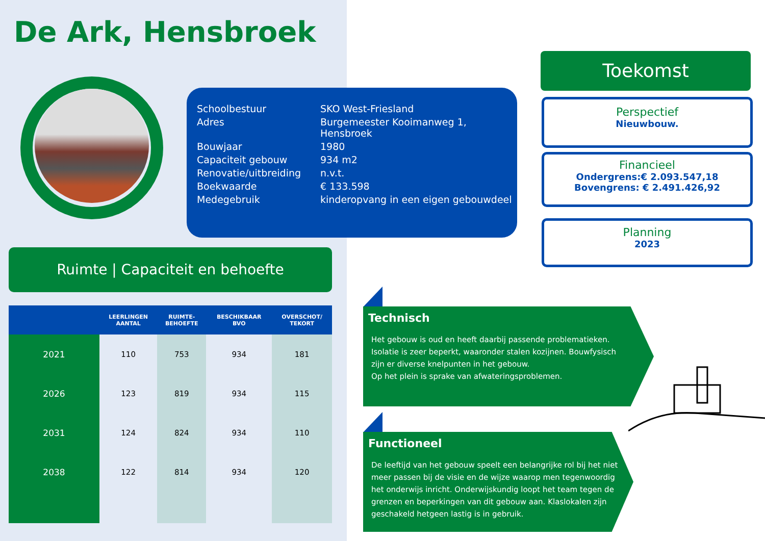De Ark, Hensbroek
| Schoolbestuur | SKO West-Friesland |
| Adres | Burgemeester Kooimanweg 1, Hensbroek |
| Bouwjaar | 1980 |
| Capaciteit gebouw | 934 m2 |
| Renovatie/uitbreiding | n.v.t. |
| Boekwaarde | € 133.598 |
| Medegebruik | kinderopvang in een eigen gebouwdeel |
Toekomst
Perspectief
Nieuwbouw.
Financieel
Ondergrens:€ 2.093.547,18
Bovengrens: € 2.491.426,92
Planning
2023
Ruimte | Capaciteit en behoefte
| | LEERLINGEN AANTAL | RUIMTE- BEHOEFTE | BESCHIKBAAR BVO | OVERSCHOT/ TEKORT |
| --- | --- | --- | --- | --- |
| 2021 | 110 | 753 | 934 | 181 |
| 2026 | 123 | 819 | 934 | 115 |
| 2031 | 124 | 824 | 934 | 110 |
| 2038 | 122 | 814 | 934 | 120 |
Technisch
Het gebouw is oud en heeft daarbij passende problematieken. Isolatie is zeer beperkt, waaronder stalen kozijnen. Bouwfysisch zijn er diverse knelpunten in het gebouw.
Op het plein is sprake van afwateringsproblemen.
Functioneel
De leeftijd van het gebouw speelt een belangrijke rol bij het niet meer passen bij de visie en de wijze waarop men tegenwoordig het onderwijs inricht. Onderwijskundig loopt het team tegen de grenzen en beperkingen van dit gebouw aan. Klaslokalen zijn geschakeld hetgeen lastig is in gebruik.